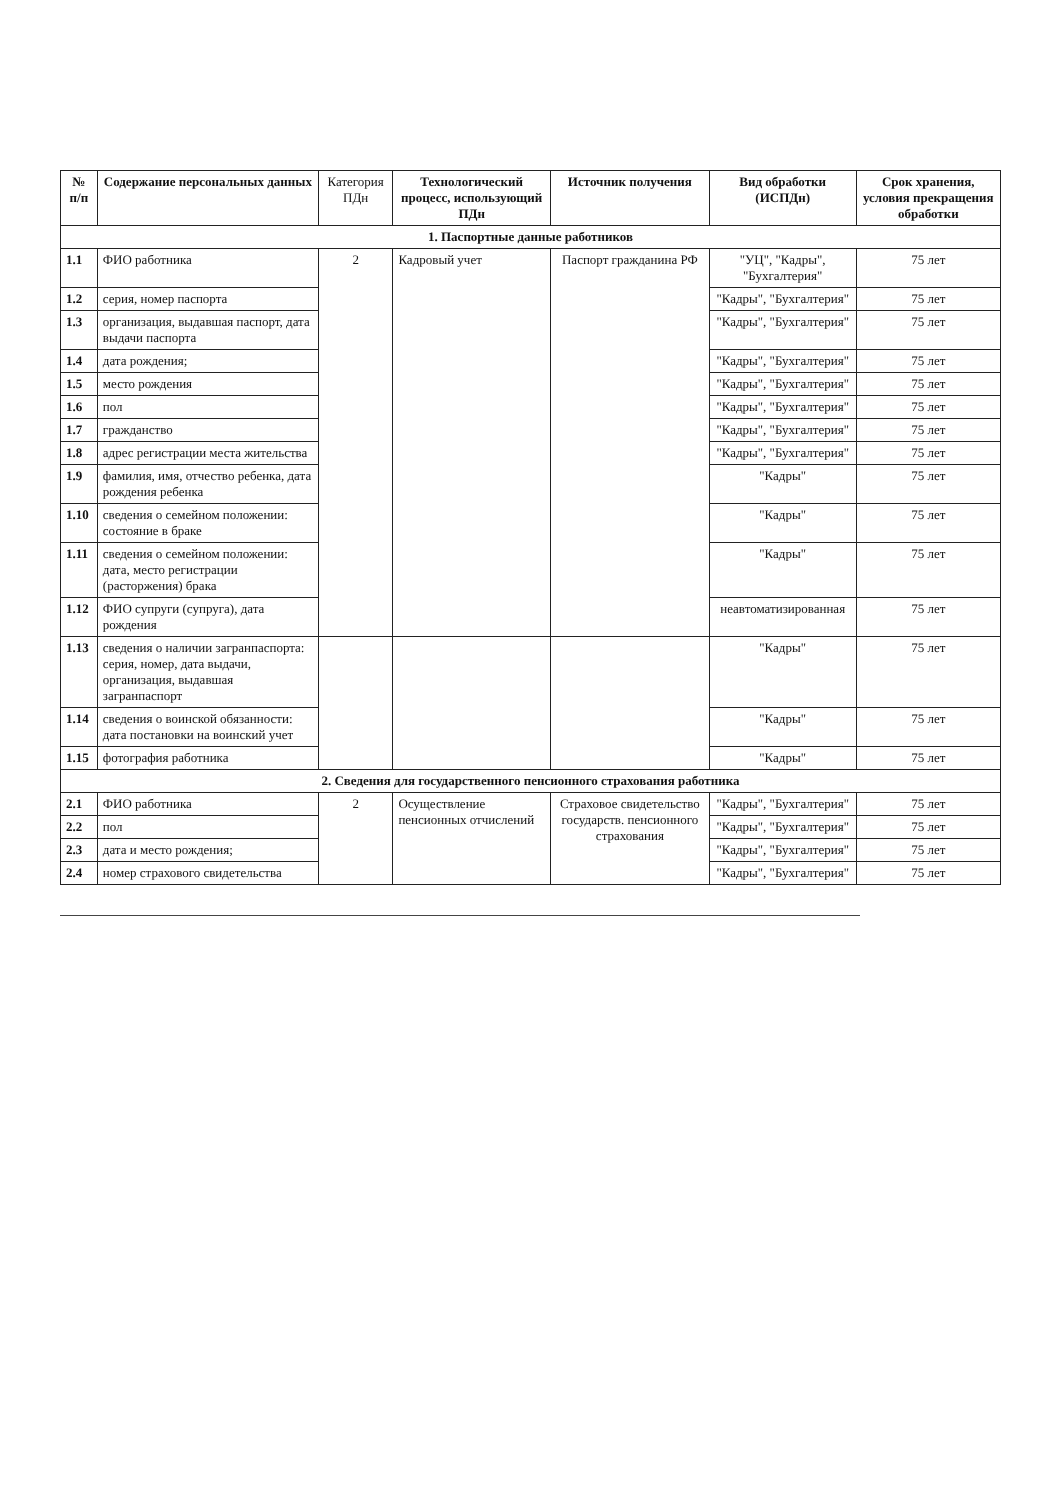| № п/п | Содержание персональных данных | Категория ПДн | Технологический процесс, использующий ПДн | Источник получения | Вид обработки (ИСПДн) | Срок хранения, условия прекращения обработки |
| --- | --- | --- | --- | --- | --- | --- |
| 1. Паспортные данные работников | | | | | | |
| 1.1 | ФИО работника | 2 | Кадровый учет | Паспорт гражданина РФ | "УЦ", "Кадры", "Бухгалтерия" | 75 лет |
| 1.2 | серия, номер паспорта | | | | "Кадры", "Бухгалтерия" | 75 лет |
| 1.3 | организация, выдавшая паспорт, дата выдачи паспорта | | | | "Кадры", "Бухгалтерия" | 75 лет |
| 1.4 | дата рождения; | | | | "Кадры", "Бухгалтерия" | 75 лет |
| 1.5 | место рождения | | | | "Кадры", "Бухгалтерия" | 75 лет |
| 1.6 | пол | | | | "Кадры", "Бухгалтерия" | 75 лет |
| 1.7 | гражданство | | | | "Кадры", "Бухгалтерия" | 75 лет |
| 1.8 | адрес регистрации места жительства | | | | "Кадры", "Бухгалтерия" | 75 лет |
| 1.9 | фамилия, имя, отчество ребенка, дата рождения ребенка | | | | "Кадры" | 75 лет |
| 1.10 | сведения о семейном положении: состояние в браке | | | | "Кадры" | 75 лет |
| 1.11 | сведения о семейном положении: дата, место регистрации (расторжения) брака | | | | "Кадры" | 75 лет |
| 1.12 | ФИО супруги (супруга), дата рождения | | | | неавтоматизированная | 75 лет |
| 1.13 | сведения о наличии загранпаспорта: серия, номер, дата выдачи, организация, выдавшая загранпаспорт | | | | "Кадры" | 75 лет |
| 1.14 | сведения о воинской обязанности: дата постановки на воинский учет | | | | "Кадры" | 75 лет |
| 1.15 | фотография работника | | | | "Кадры" | 75 лет |
| 2. Сведения для государственного пенсионного страхования работника | | | | | | |
| 2.1 | ФИО работника | 2 | Осуществление пенсионных отчислений | Страховое свидетельство государств. пенсионного страхования | "Кадры", "Бухгалтерия" | 75 лет |
| 2.2 | пол | | | | "Кадры", "Бухгалтерия" | 75 лет |
| 2.3 | дата и место рождения; | | | | "Кадры", "Бухгалтерия" | 75 лет |
| 2.4 | номер страхового свидетельства | | | | "Кадры", "Бухгалтерия" | 75 лет |